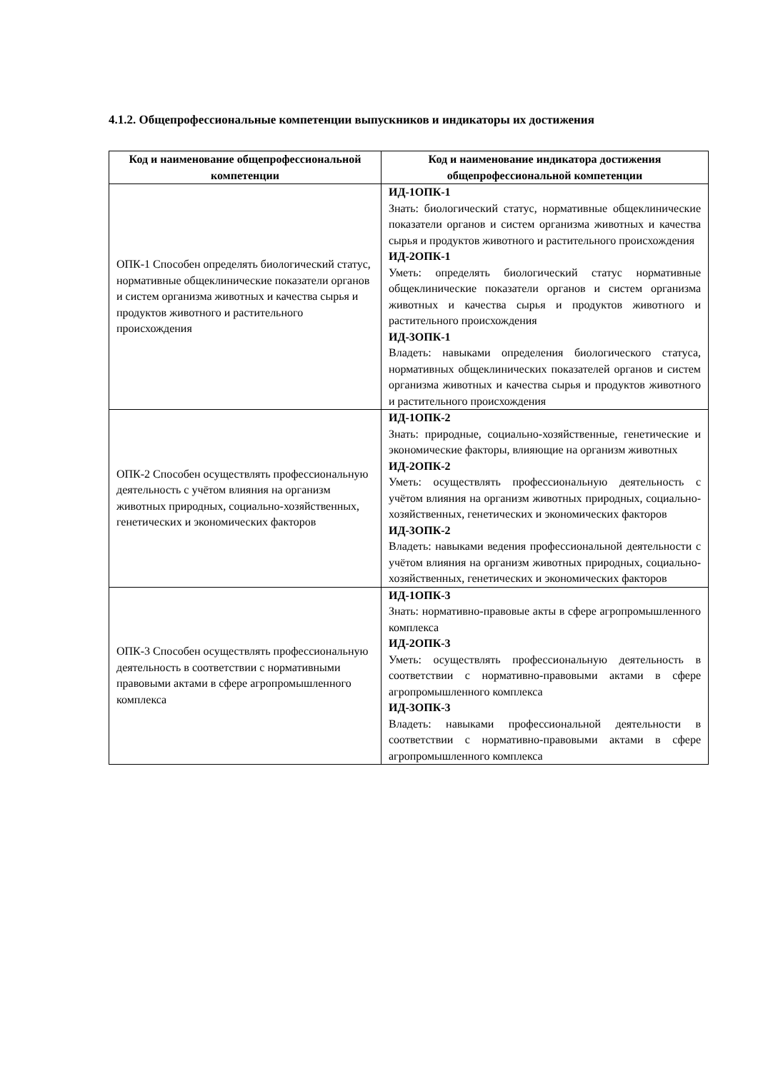4.1.2. Общепрофессиональные компетенции выпускников и индикаторы их достижения
| Код и наименование общепрофессиональной компетенции | Код и наименование индикатора достижения общепрофессиональной компетенции |
| --- | --- |
| ОПК-1 Способен определять биологический статус, нормативные общеклинические показатели органов и систем организма животных и качества сырья и продуктов животного и растительного происхождения | ИД-1ОПК-1 Знать: биологический статус, нормативные общеклинические показатели органов и систем организма животных и качества сырья и продуктов животного и растительного происхождения ИД-2ОПК-1 Уметь: определять биологический статус нормативные общеклинические показатели органов и систем организма животных и качества сырья и продуктов животного и растительного происхождения ИД-3ОПК-1 Владеть: навыками определения биологического статуса, нормативных общеклинических показателей органов и систем организма животных и качества сырья и продуктов животного и растительного происхождения |
| ОПК-2 Способен осуществлять профессиональную деятельность с учётом влияния на организм животных природных, социально-хозяйственных, генетических и экономических факторов | ИД-1ОПК-2 Знать: природные, социально-хозяйственные, генетические и экономические факторы, влияющие на организм животных ИД-2ОПК-2 Уметь: осуществлять профессиональную деятельность с учётом влияния на организм животных природных, социально-хозяйственных, генетических и экономических факторов ИД-3ОПК-2 Владеть: навыками ведения профессиональной деятельности с учётом влияния на организм животных природных, социально-хозяйственных, генетических и экономических факторов |
| ОПК-3 Способен осуществлять профессиональную деятельность в соответствии с нормативными правовыми актами в сфере агропромышленного комплекса | ИД-1ОПК-3 Знать: нормативно-правовые акты в сфере агропромышленного комплекса ИД-2ОПК-3 Уметь: осуществлять профессиональную деятельность в соответствии с нормативно-правовыми актами в сфере агропромышленного комплекса ИД-3ОПК-3 Владеть: навыками профессиональной деятельности в соответствии с нормативно-правовыми актами в сфере агропромышленного комплекса |